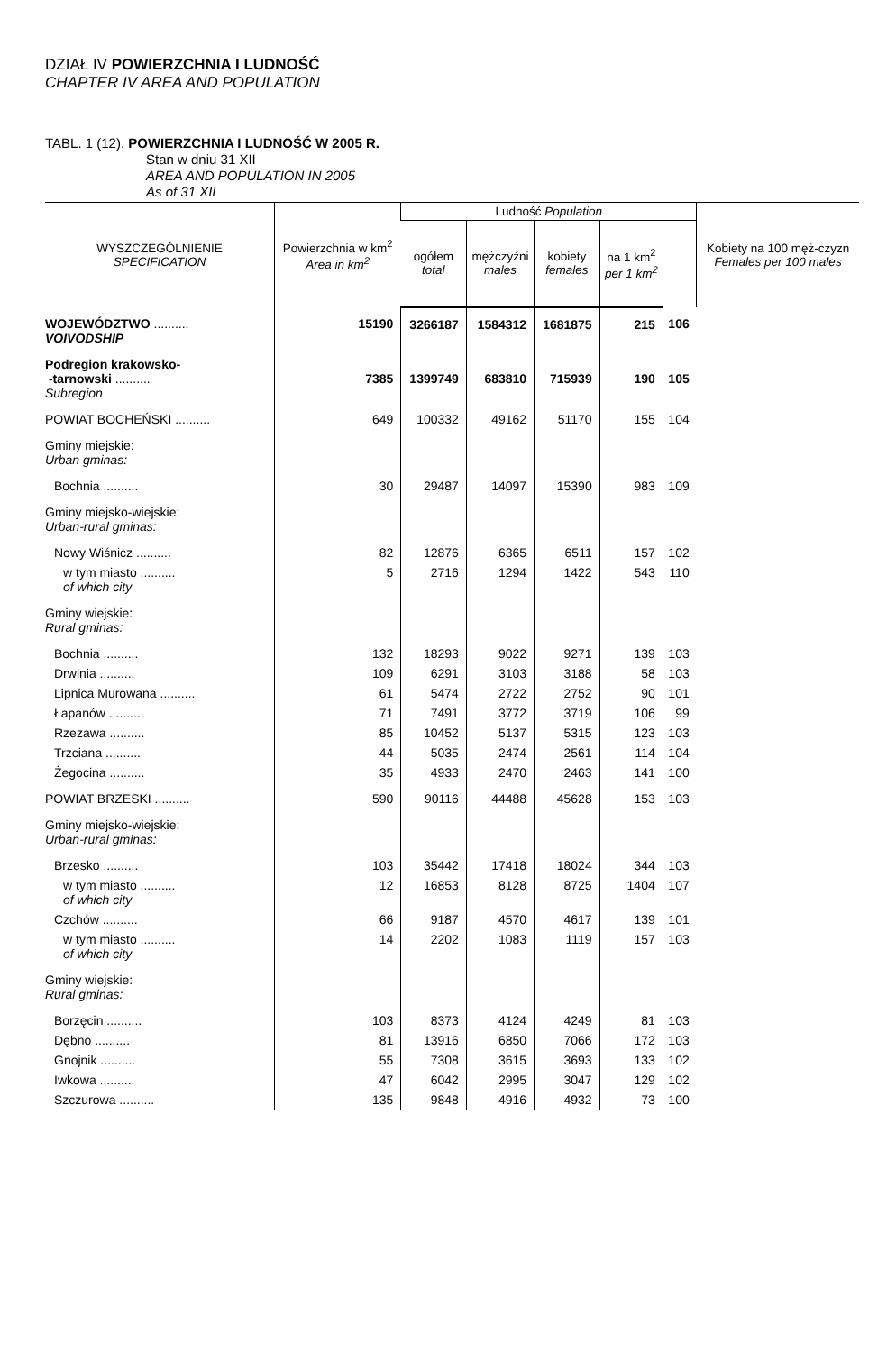DZIAŁ IV POWIERZCHNIA I LUDNOŚĆ
CHAPTER IV AREA AND POPULATION
TABL. 1 (12). POWIERZCHNIA I LUDNOŚĆ W 2005 R.
Stan w dniu 31 XII
AREA AND POPULATION IN 2005
As of 31 XII
| WYSZCZEGÓLNIENIE SPECIFICATION | Powierzchnia w km<sup>2</sup> Area in km<sup>2</sup> | Ludność Population | | | | | Kobiety na 100 męż-czyzn Females per 100 males |
| --- | --- | --- | --- | --- | --- | --- | --- |
| | | ogółem total | mężczyźni males | kobiety females | na 1 km<sup>2</sup> per 1 km<sup>2</sup> | | |
| WOJEWÓDZTWO .......... VOIVODSHIP | 15190 | 3266187 | 1584312 | 1681875 | 215 | 106 | |
| Podregion krakowsko- -tarnowski .......... Subregion | 7385 | 1399749 | 683810 | 715939 | 190 | 105 | |
| POWIAT BOCHEŃSKI .......... | 649 | 100332 | 49162 | 51170 | 155 | 104 | |
| Gminy miejskie: Urban gminas: | | | | | | | |
| Bochnia .......... | 30 | 29487 | 14097 | 15390 | 983 | 109 | |
| Gminy miejsko-wiejskie: Urban-rural gminas: | | | | | | | |
| Nowy Wiśnicz .......... | 82 | 12876 | 6365 | 6511 | 157 | 102 | |
| w tym miasto .......... of which city | 5 | 2716 | 1294 | 1422 | 543 | 110 | |
| Gminy wiejskie: Rural gminas: | | | | | | | |
| Bochnia .......... | 132 | 18293 | 9022 | 9271 | 139 | 103 | |
| Drwinia .......... | 109 | 6291 | 3103 | 3188 | 58 | 103 | |
| Lipnica Murowana .......... | 61 | 5474 | 2722 | 2752 | 90 | 101 | |
| Łapanów .......... | 71 | 7491 | 3772 | 3719 | 106 | 99 | |
| Rzezawa .......... | 85 | 10452 | 5137 | 5315 | 123 | 103 | |
| Trzciana .......... | 44 | 5035 | 2474 | 2561 | 114 | 104 | |
| Żegocina .......... | 35 | 4933 | 2470 | 2463 | 141 | 100 | |
| POWIAT BRZESKI .......... | 590 | 90116 | 44488 | 45628 | 153 | 103 | |
| Gminy miejsko-wiejskie: Urban-rural gminas: | | | | | | | |
| Brzesko .......... | 103 | 35442 | 17418 | 18024 | 344 | 103 | |
| w tym miasto .......... of which city | 12 | 16853 | 8128 | 8725 | 1404 | 107 | |
| Czchów .......... | 66 | 9187 | 4570 | 4617 | 139 | 101 | |
| w tym miasto .......... of which city | 14 | 2202 | 1083 | 1119 | 157 | 103 | |
| Gminy wiejskie: Rural gminas: | | | | | | | |
| Borzęcin .......... | 103 | 8373 | 4124 | 4249 | 81 | 103 | |
| Dębno .......... | 81 | 13916 | 6850 | 7066 | 172 | 103 | |
| Gnojnik .......... | 55 | 7308 | 3615 | 3693 | 133 | 102 | |
| Iwkowa .......... | 47 | 6042 | 2995 | 3047 | 129 | 102 | |
| Szczurowa .......... | 135 | 9848 | 4916 | 4932 | 73 | 100 | |